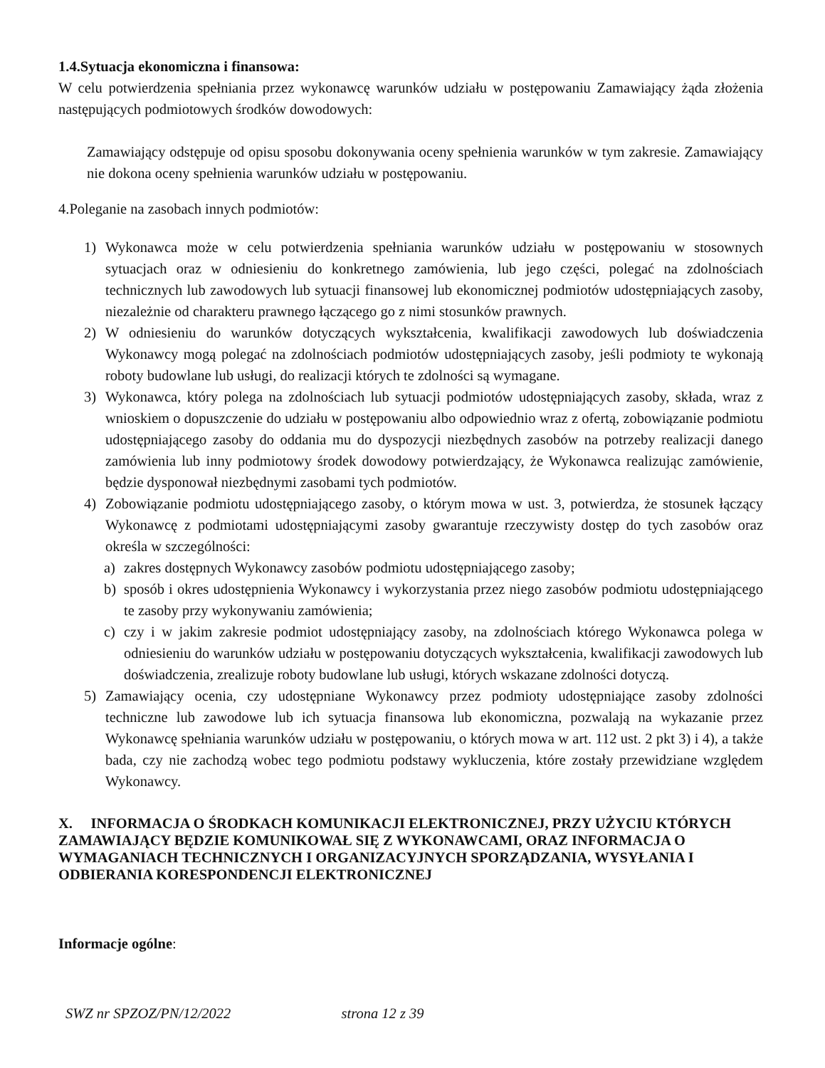1.4.Sytuacja ekonomiczna i finansowa:
W celu potwierdzenia spełniania przez wykonawcę warunków udziału w postępowaniu Zamawiający żąda złożenia następujących podmiotowych środków dowodowych:
Zamawiający odstępuje od opisu sposobu dokonywania oceny spełnienia warunków w tym zakresie. Zamawiający nie dokona oceny spełnienia warunków udziału w postępowaniu.
4.Poleganie na zasobach innych podmiotów:
1) Wykonawca może w celu potwierdzenia spełniania warunków udziału w postępowaniu w stosownych sytuacjach oraz w odniesieniu do konkretnego zamówienia, lub jego części, polegać na zdolnościach technicznych lub zawodowych lub sytuacji finansowej lub ekonomicznej podmiotów udostępniających zasoby, niezależnie od charakteru prawnego łączącego go z nimi stosunków prawnych.
2) W odniesieniu do warunków dotyczących wykształcenia, kwalifikacji zawodowych lub doświadczenia Wykonawcy mogą polegać na zdolnościach podmiotów udostępniających zasoby, jeśli podmioty te wykonają roboty budowlane lub usługi, do realizacji których te zdolności są wymagane.
3) Wykonawca, który polega na zdolnościach lub sytuacji podmiotów udostępniających zasoby, składa, wraz z wnioskiem o dopuszczenie do udziału w postępowaniu albo odpowiednio wraz z ofertą, zobowiązanie podmiotu udostępniającego zasoby do oddania mu do dyspozycji niezbędnych zasobów na potrzeby realizacji danego zamówienia lub inny podmiotowy środek dowodowy potwierdzający, że Wykonawca realizując zamówienie, będzie dysponował niezbędnymi zasobami tych podmiotów.
4) Zobowiązanie podmiotu udostępniającego zasoby, o którym mowa w ust. 3, potwierdza, że stosunek łączący Wykonawcę z podmiotami udostępniającymi zasoby gwarantuje rzeczywisty dostęp do tych zasobów oraz określa w szczególności:
a) zakres dostępnych Wykonawcy zasobów podmiotu udostępniającego zasoby;
b) sposób i okres udostępnienia Wykonawcy i wykorzystania przez niego zasobów podmiotu udostępniającego te zasoby przy wykonywaniu zamówienia;
c) czy i w jakim zakresie podmiot udostępniający zasoby, na zdolnościach którego Wykonawca polega w odniesieniu do warunków udziału w postępowaniu dotyczących wykształcenia, kwalifikacji zawodowych lub doświadczenia, zrealizuje roboty budowlane lub usługi, których wskazane zdolności dotyczą.
5) Zamawiający ocenia, czy udostępniane Wykonawcy przez podmioty udostępniające zasoby zdolności techniczne lub zawodowe lub ich sytuacja finansowa lub ekonomiczna, pozwalają na wykazanie przez Wykonawcę spełniania warunków udziału w postępowaniu, o których mowa w art. 112 ust. 2 pkt 3) i 4), a także bada, czy nie zachodzą wobec tego podmiotu podstawy wykluczenia, które zostały przewidziane względem Wykonawcy.
X. INFORMACJA O ŚRODKACH KOMUNIKACJI ELEKTRONICZNEJ, PRZY UŻYCIU KTÓRYCH ZAMAWIAJĄCY BĘDZIE KOMUNIKOWAŁ SIĘ Z WYKONAWCAMI, ORAZ INFORMACJA O WYMAGANIACH TECHNICZNYCH I ORGANIZACYJNYCH SPORZĄDZANIA, WYSYŁANIA I ODBIERANIA KORESPONDENCJI ELEKTRONICZNEJ
Informacje ogólne:
SWZ nr SPZOZ/PN/12/2022 strona 12 z 39